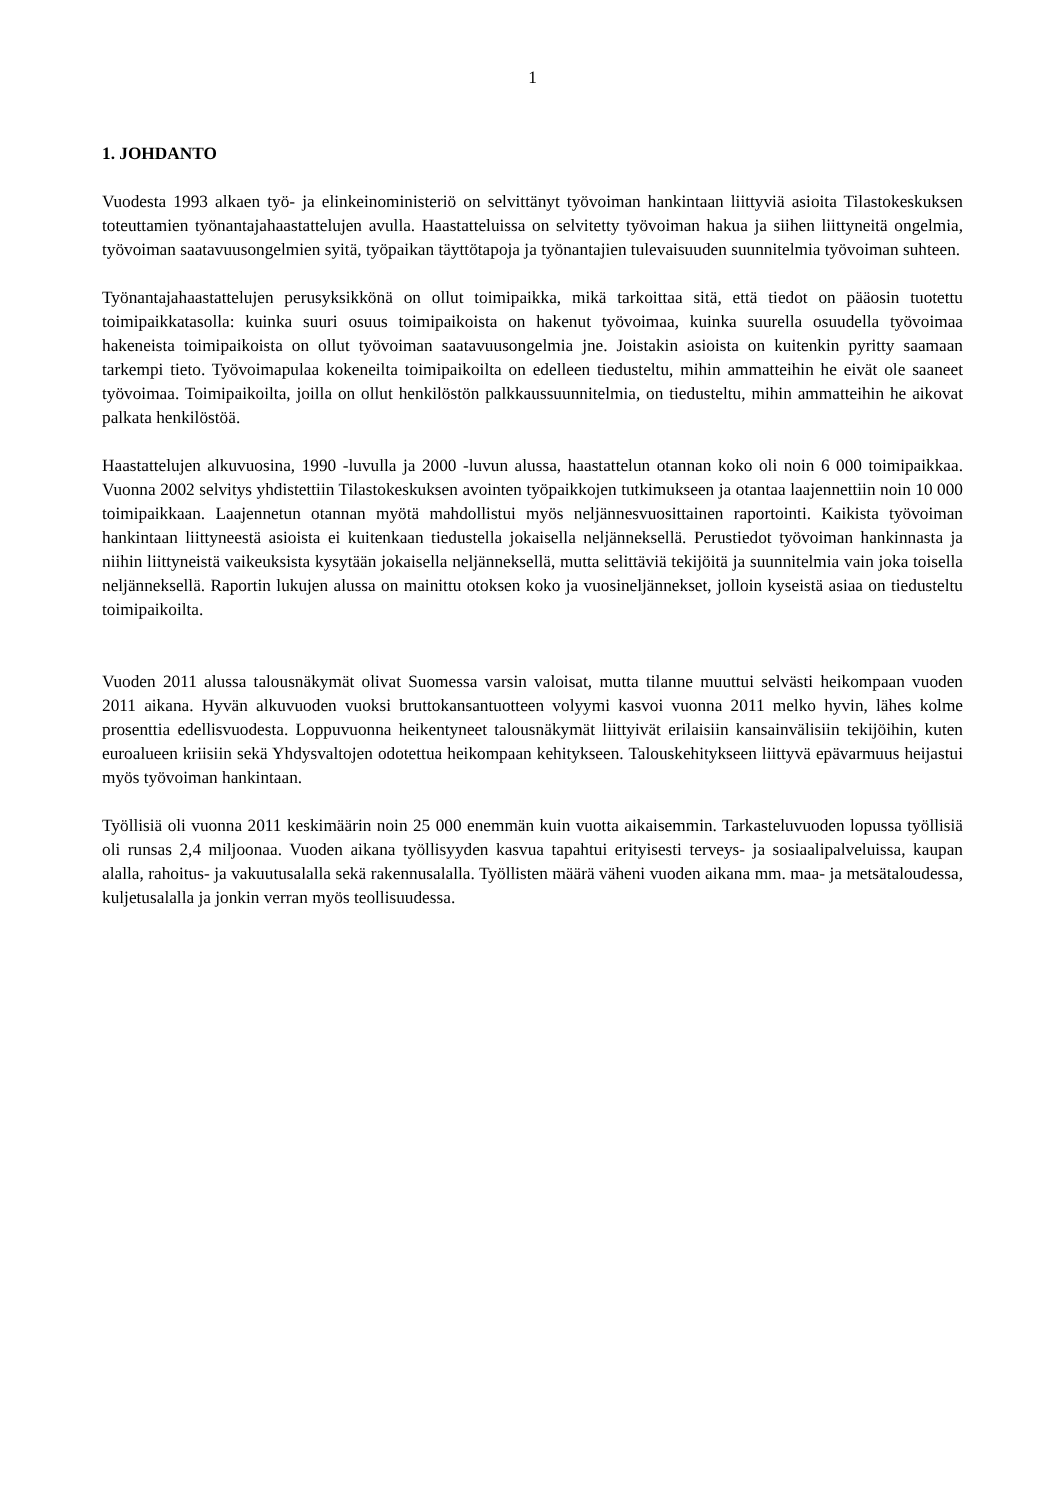1
1. JOHDANTO
Vuodesta 1993 alkaen työ- ja elinkeinoministeriö on selvittänyt työvoiman hankintaan liittyviä asioita Tilastokeskuksen toteuttamien työnantajahaastattelujen avulla. Haastatteluissa on selvitetty työvoiman hakua ja siihen liittyneitä ongelmia, työvoiman saatavuusongelmien syitä, työpaikan täyttötapoja ja työnantajien tulevaisuuden suunnitelmia työvoiman suhteen.
Työnantajahaastattelujen perusyksikkönä on ollut toimipaikka, mikä tarkoittaa sitä, että tiedot on pääosin tuotettu toimipaikkatasolla: kuinka suuri osuus toimipaikoista on hakenut työvoimaa, kuinka suurella osuudella työvoimaa hakeneista toimipaikoista on ollut työvoiman saatavuusongelmia jne. Joistakin asioista on kuitenkin pyritty saamaan tarkempi tieto. Työvoimapulaa kokeneilta toimipaikoilta on edelleen tiedusteltu, mihin ammatteihin he eivät ole saaneet työvoimaa. Toimipaikoilta, joilla on ollut henkilöstön palkkaussuunnitelmia, on tiedusteltu, mihin ammatteihin he aikovat palkata henkilöstöä.
Haastattelujen alkuvuosina, 1990 -luvulla ja 2000 -luvun alussa, haastattelun otannan koko oli noin 6 000 toimipaikkaa. Vuonna 2002 selvitys yhdistettiin Tilastokeskuksen avointen työpaikkojen tutkimukseen ja otantaa laajennettiin noin 10 000 toimipaikkaan. Laajennetun otannan myötä mahdollistui myös neljännesvuosittainen raportointi. Kaikista työvoiman hankintaan liittyneestä asioista ei kuitenkaan tiedustella jokaisella neljänneksellä. Perustiedot työvoiman hankinnasta ja niihin liittyneistä vaikeuksista kysytään jokaisella neljänneksellä, mutta selittäviä tekijöitä ja suunnitelmia vain joka toisella neljänneksellä. Raportin lukujen alussa on mainittu otoksen koko ja vuosineljännekset, jolloin kyseistä asiaa on tiedusteltu toimipaikoilta.
Vuoden 2011 alussa talousnäkymät olivat Suomessa varsin valoisat, mutta tilanne muuttui selvästi heikompaan vuoden 2011 aikana. Hyvän alkuvuoden vuoksi bruttokansantuotteen volyymi kasvoi vuonna 2011 melko hyvin, lähes kolme prosenttia edellisvuodesta. Loppuvuonna heikentyneet talousnäkymät liittyivät erilaisiin kansainvälisiin tekijöihin, kuten euroalueen kriisiin sekä Yhdysvaltojen odotettua heikompaan kehitykseen. Talouskehitykseen liittyvä epävarmuus heijastui myös työvoiman hankintaan.
Työllisiä oli vuonna 2011 keskimäärin noin 25 000 enemmän kuin vuotta aikaisemmin. Tarkasteluvuoden lopussa työllisiä oli runsas 2,4 miljoonaa. Vuoden aikana työllisyyden kasvua tapahtui erityisesti terveys- ja sosiaalipalveluissa, kaupan alalla, rahoitus- ja vakuutusalalla sekä rakennusalalla. Työllisten määrä väheni vuoden aikana mm. maa- ja metsätaloudessa, kuljetusalalla ja jonkin verran myös teollisuudessa.